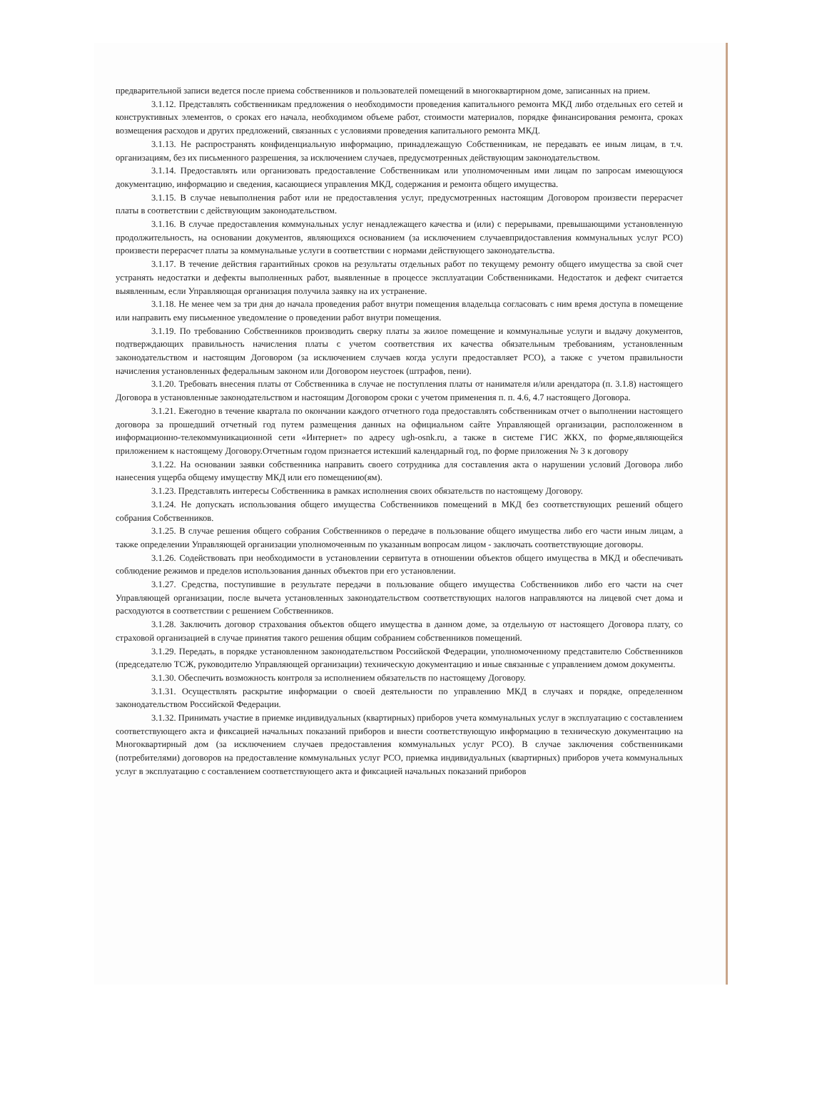предварительной записи ведется после приема собственников и пользователей помещений в многоквартирном доме, записанных на прием.
3.1.12. Представлять собственникам предложения о необходимости проведения капитального ремонта МКД либо отдельных его сетей и конструктивных элементов, о сроках его начала, необходимом объеме работ, стоимости материалов, порядке финансирования ремонта, сроках возмещения расходов и других предложений, связанных с условиями проведения капитального ремонта МКД.
3.1.13. Не распространять конфиденциальную информацию, принадлежащую Собственникам, не передавать ее иным лицам, в т.ч. организациям, без их письменного разрешения, за исключением случаев, предусмотренных действующим законодательством.
3.1.14. Предоставлять или организовать предоставление Собственникам или уполномоченным ими лицам по запросам имеющуюся документацию, информацию и сведения, касающиеся управления МКД, содержания и ремонта общего имущества.
3.1.15. В случае невыполнения работ или не предоставления услуг, предусмотренных настоящим Договором произвести перерасчет платы в соответствии с действующим законодательством.
3.1.16. В случае предоставления коммунальных услуг ненадлежащего качества и (или) с перерывами, превышающими установленную продолжительность, на основании документов, являющихся основанием (за исключением случаевпридоставления коммунальных услуг РСО) произвести перерасчет платы за коммунальные услуги в соответствии с нормами действующего законодательства.
3.1.17. В течение действия гарантийных сроков на результаты отдельных работ по текущему ремонту общего имущества за свой счет устранять недостатки и дефекты выполненных работ, выявленные в процессе эксплуатации Собственниками. Недостаток и дефект считается выявленным, если Управляющая организация получила заявку на их устранение.
3.1.18. Не менее чем за три дня до начала проведения работ внутри помещения владельца согласовать с ним время доступа в помещение или направить ему письменное уведомление о проведении работ внутри помещения.
3.1.19. По требованию Собственников производить сверку платы за жилое помещение и коммунальные услуги и выдачу документов, подтверждающих правильность начисления платы с учетом соответствия их качества обязательным требованиям, установленным законодательством и настоящим Договором (за исключением случаев когда услуги предоставляет РСО), а также с учетом правильности начисления установленных федеральным законом или Договором неустоек (штрафов, пени).
3.1.20. Требовать внесения платы от Собственника в случае не поступления платы от нанимателя и/или арендатора (п. 3.1.8) настоящего Договора в установленные законодательством и настоящим Договором сроки с учетом применения п. п. 4.6, 4.7 настоящего Договора.
3.1.21. Ежегодно в течение квартала по окончании каждого отчетного года предоставлять собственникам отчет о выполнении настоящего договора за прошедший отчетный год путем размещения данных на официальном сайте Управляющей организации, расположенном в информационно-телекоммуникационной сети «Интернет» по адресу ugh-osnk.ru, а также в системе ГИС ЖКХ, по форме,являющейся приложением к настоящему Договору.Отчетным годом признается истекший календарный год, по форме приложения № 3 к договору
3.1.22. На основании заявки собственника направить своего сотрудника для составления акта о нарушении условий Договора либо нанесения ущерба общему имуществу МКД или его помещению(ям).
3.1.23. Представлять интересы Собственника в рамках исполнения своих обязательств по настоящему Договору.
3.1.24. Не допускать использования общего имущества Собственников помещений в МКД без соответствующих решений общего собрания Собственников.
3.1.25. В случае решения общего собрания Собственников о передаче в пользование общего имущества либо его части иным лицам, а также определении Управляющей организации уполномоченным по указанным вопросам лицом - заключать соответствующие договоры.
3.1.26. Содействовать при необходимости в установлении сервитута в отношении объектов общего имущества в МКД и обеспечивать соблюдение режимов и пределов использования данных объектов при его установлении.
3.1.27. Средства, поступившие в результате передачи в пользование общего имущества Собственников либо его части на счет Управляющей организации, после вычета установленных законодательством соответствующих налогов направляются на лицевой счет дома и расходуются в соответствии с решением Собственников.
3.1.28. Заключить договор страхования объектов общего имущества в данном доме, за отдельную от настоящего Договора плату, со страховой организацией в случае принятия такого решения общим собранием собственников помещений.
3.1.29. Передать, в порядке установленном законодательством Российской Федерации, уполномоченному представителю Собственников (председателю ТСЖ, руководителю Управляющей организации) техническую документацию и иные связанные с управлением домом документы.
3.1.30. Обеспечить возможность контроля за исполнением обязательств по настоящему Договору.
3.1.31. Осуществлять раскрытие информации о своей деятельности по управлению МКД в случаях и порядке, определенном законодательством Российской Федерации.
3.1.32. Принимать участие в приемке индивидуальных (квартирных) приборов учета коммунальных услуг в эксплуатацию с составлением соответствующего акта и фиксацией начальных показаний приборов и внести соответствующую информацию в техническую документацию на Многоквартирный дом (за исключением случаев предоставления коммунальных услуг РСО). В случае заключения собственниками (потребителями) договоров на предоставление коммунальных услуг РСО, приемка индивидуальных (квартирных) приборов учета коммунальных услуг в эксплуатацию с составлением соответствующего акта и фиксацией начальных показаний приборов